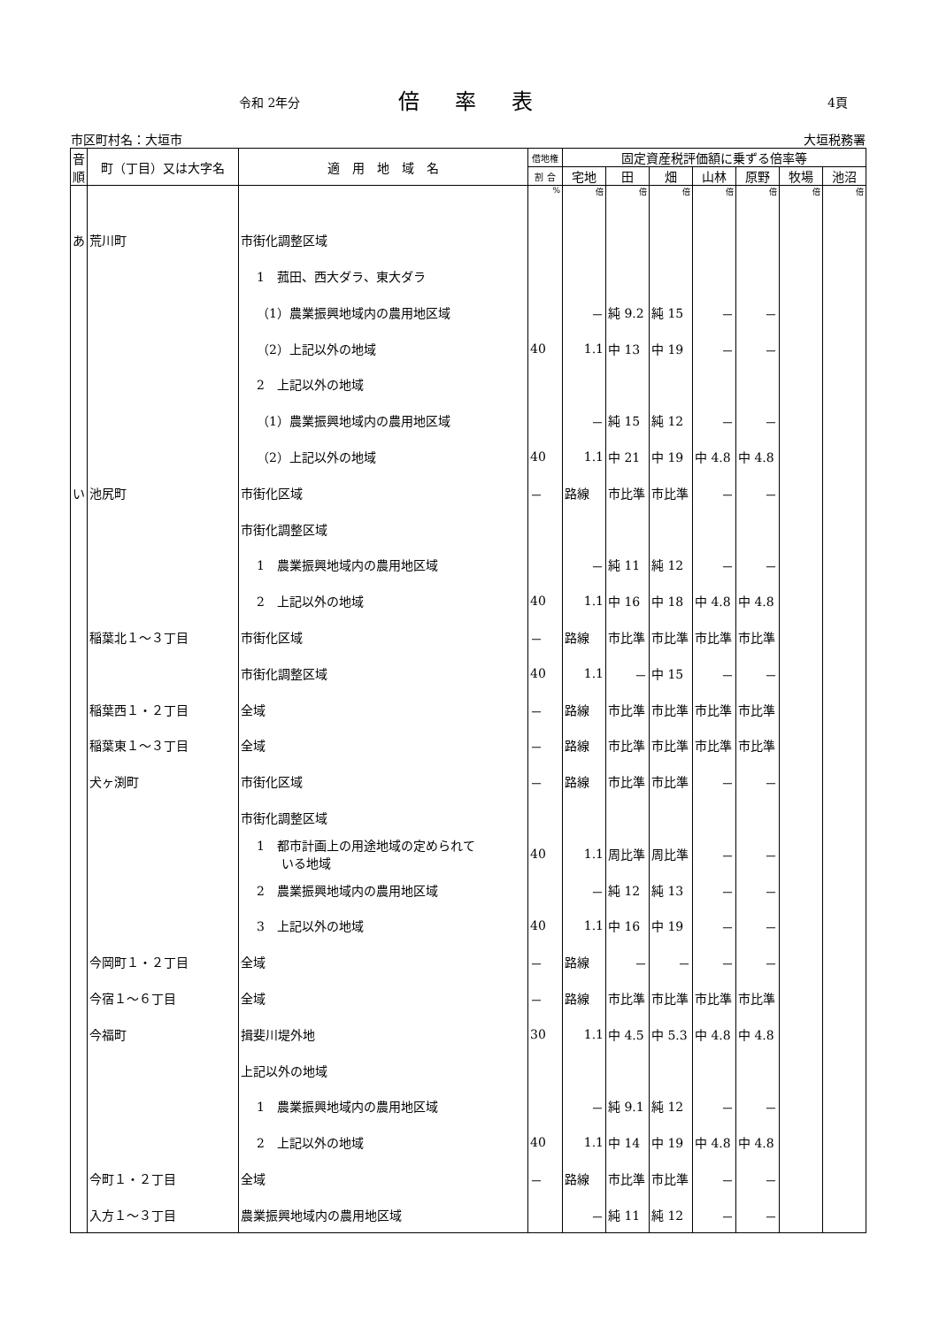令和 2年分 倍率表 4頁
市区町村名：大垣市 大垣税務署
| 音順 | 町（丁目）又は大字名 | 適 用 地 域 名 | 借地権 | 固定資産税評価額に乗ずる倍率等 | | | | | | |
| --- | --- | --- | --- | --- | --- | --- | --- | --- | --- | --- |
| | | | 割 合 | 宅地 | 田 | 畑 | 山林 | 原野 | 牧場 | 池沼 |
| | | | % | 倍 | 倍 | 倍 | 倍 | 倍 | 倍 | 倍 |
| あ | 荒川町 | 市街化調整区域 | | | | | | | | |
| | | 1 菰田、西大ダラ、東大ダラ | | | | | | | | |
| | | （1）農業振興地域内の農用地区域 | | － | 純 9.2 | 純 15 | － | － | | |
| | | （2）上記以外の地域 | 40 | 1.1 | 中 13 | 中 19 | － | － | | |
| | | 2 上記以外の地域 | | | | | | | | |
| | | （1）農業振興地域内の農用地区域 | | － | 純 15 | 純 12 | － | － | | |
| | | （2）上記以外の地域 | 40 | 1.1 | 中 21 | 中 19 | 中 4.8 | 中 4.8 | | |
| い | 池尻町 | 市街化区域 | － | 路線 | 市比準 | 市比準 | － | － | | |
| | | 市街化調整区域 | | | | | | | | |
| | | 1 農業振興地域内の農用地区域 | | － | 純 11 | 純 12 | － | － | | |
| | | 2 上記以外の地域 | 40 | 1.1 | 中 16 | 中 18 | 中 4.8 | 中 4.8 | | |
| | 稲葉北１～３丁目 | 市街化区域 | － | 路線 | 市比準 | 市比準 | 市比準 | 市比準 | | |
| | | 市街化調整区域 | 40 | 1.1 | － | 中 15 | － | － | | |
| | 稲葉西１・２丁目 | 全域 | － | 路線 | 市比準 | 市比準 | 市比準 | 市比準 | | |
| | 稲葉東１～３丁目 | 全域 | － | 路線 | 市比準 | 市比準 | 市比準 | 市比準 | | |
| | 犬ヶ渕町 | 市街化区域 | － | 路線 | 市比準 | 市比準 | － | － | | |
| | | 市街化調整区域 | | | | | | | | |
| | | 1 都市計画上の用途地域の定められて いる地域 | 40 | 1.1 | 周比準 | 周比準 | － | － | | |
| | | 2 農業振興地域内の農用地区域 | | － | 純 12 | 純 13 | － | － | | |
| | | 3 上記以外の地域 | 40 | 1.1 | 中 16 | 中 19 | － | － | | |
| | 今岡町１・２丁目 | 全域 | － | 路線 | － | － | － | － | | |
| | 今宿１～６丁目 | 全域 | － | 路線 | 市比準 | 市比準 | 市比準 | 市比準 | | |
| | 今福町 | 揖斐川堤外地 | 30 | 1.1 | 中 4.5 | 中 5.3 | 中 4.8 | 中 4.8 | | |
| | | 上記以外の地域 | | | | | | | | |
| | | 1 農業振興地域内の農用地区域 | | － | 純 9.1 | 純 12 | － | － | | |
| | | 2 上記以外の地域 | 40 | 1.1 | 中 14 | 中 19 | 中 4.8 | 中 4.8 | | |
| | 今町１・２丁目 | 全域 | － | 路線 | 市比準 | 市比準 | － | － | | |
| | 入方１～３丁目 | 農業振興地域内の農用地区域 | | － | 純 11 | 純 12 | － | － | | |